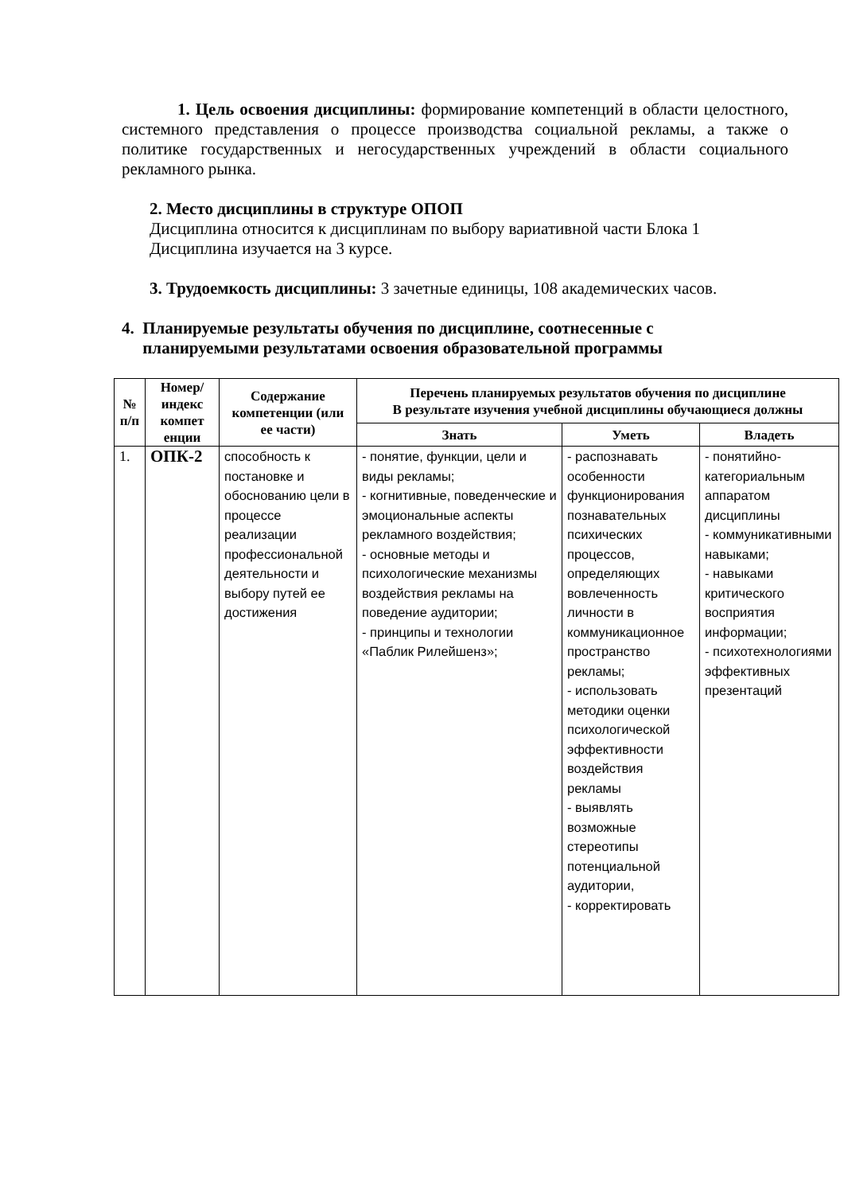1. Цель освоения дисциплины: формирование компетенций в области целостного, системного представления о процессе производства социальной рекламы, а также о политике государственных и негосударственных учреждений в области социального рекламного рынка.
2. Место дисциплины в структуре ОПОП
Дисциплина относится к дисциплинам по выбору вариативной части Блока 1
Дисциплина изучается на 3 курсе.
3. Трудоемкость дисциплины: 3 зачетные единицы, 108 академических часов.
4. Планируемые результаты обучения по дисциплине, соотнесенные с
планируемыми результатами освоения образовательной программы
| № п/п | Номер/ индекс компет енции | Содержание компетенции (или ее части) | Перечень планируемых результатов обучения по дисциплине В результате изучения учебной дисциплины обучающиеся должны | | |
| --- | --- | --- | --- | --- | --- |
| | | | Знать | Уметь | Владеть |
| 1. | ОПК-2 | способность к постановке и обоснованию цели в процессе реализации профессиональной деятельности и выбору путей ее достижения | - понятие, функции, цели и виды рекламы; - когнитивные, поведенческие и эмоциональные аспекты рекламного воздействия; - основные методы и психологические механизмы воздействия рекламы на поведение аудитории; - принципы и технологии «Паблик Рилейшенз»; | - распознавать особенности функционирования познавательных психических процессов, определяющих вовлеченность личности в коммуникационное пространство рекламы; - использовать методики оценки психологической эффективности воздействия рекламы - выявлять возможные стереотипы потенциальной аудитории, - корректировать | - понятийно-категориальным аппаратом дисциплины - коммуникативными навыками; - навыками критического восприятия информации; - психотехнологиями эффективных презентаций |